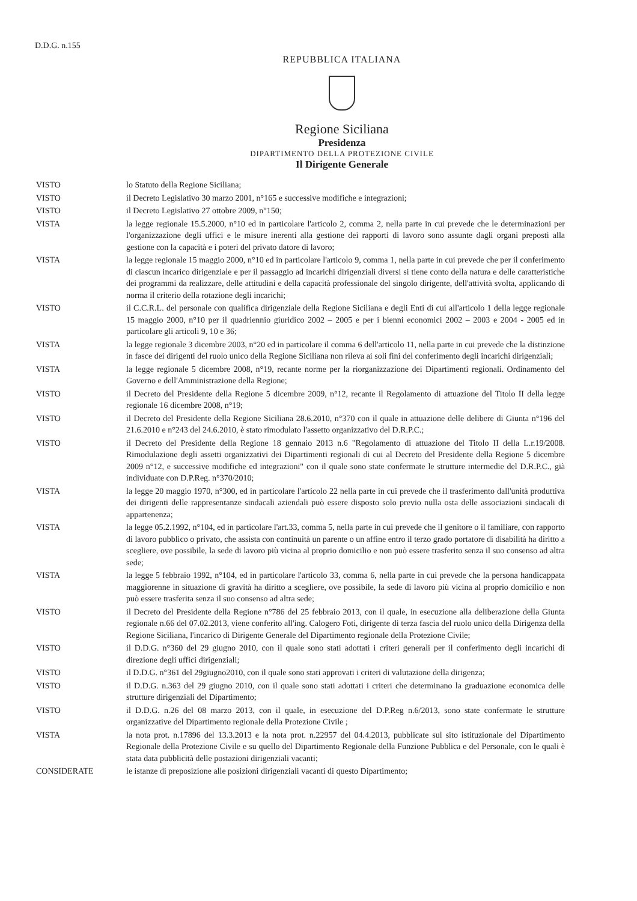D.D.G. n.155
REPUBBLICA ITALIANA
Regione Siciliana
Presidenza
DIPARTIMENTO DELLA PROTEZIONE CIVILE
Il Dirigente Generale
VISTO lo Statuto della Regione Siciliana;
VISTO il Decreto Legislativo 30 marzo 2001, n°165 e successive modifiche e integrazioni;
VISTO il Decreto Legislativo 27 ottobre 2009, n°150;
VISTA la legge regionale 15.5.2000, n°10 ed in particolare l'articolo 2, comma 2, nella parte in cui prevede che le determinazioni per l'organizzazione degli uffici e le misure inerenti alla gestione dei rapporti di lavoro sono assunte dagli organi preposti alla gestione con la capacità e i poteri del privato datore di lavoro;
VISTA la legge regionale 15 maggio 2000, n°10 ed in particolare l'articolo 9, comma 1, nella parte in cui prevede che per il conferimento di ciascun incarico dirigenziale e per il passaggio ad incarichi dirigenziali diversi si tiene conto della natura e delle caratteristiche dei programmi da realizzare, delle attitudini e della capacità professionale del singolo dirigente, dell'attività svolta, applicando di norma il criterio della rotazione degli incarichi;
VISTO il C.C.R.L. del personale con qualifica dirigenziale della Regione Siciliana e degli Enti di cui all'articolo 1 della legge regionale 15 maggio 2000, n°10 per il quadriennio giuridico 2002 – 2005 e per i bienni economici 2002 – 2003 e 2004 - 2005 ed in particolare gli articoli 9, 10 e 36;
VISTA la legge regionale 3 dicembre 2003, n°20 ed in particolare il comma 6 dell'articolo 11, nella parte in cui prevede che la distinzione in fasce dei dirigenti del ruolo unico della Regione Siciliana non rileva ai soli fini del conferimento degli incarichi dirigenziali;
VISTA la legge regionale 5 dicembre 2008, n°19, recante norme per la riorganizzazione dei Dipartimenti regionali. Ordinamento del Governo e dell'Amministrazione della Regione;
VISTO il Decreto del Presidente della Regione 5 dicembre 2009, n°12, recante il Regolamento di attuazione del Titolo II della legge regionale 16 dicembre 2008, n°19;
VISTO il Decreto del Presidente della Regione Siciliana 28.6.2010, n°370 con il quale in attuazione delle delibere di Giunta n°196 del 21.6.2010 e n°243 del 24.6.2010, è stato rimodulato l'assetto organizzativo del D.R.P.C.;
VISTO il Decreto del Presidente della Regione 18 gennaio 2013 n.6 "Regolamento di attuazione del Titolo II della L.r.19/2008. Rimodulazione degli assetti organizzativi dei Dipartimenti regionali di cui al Decreto del Presidente della Regione 5 dicembre 2009 n°12, e successive modifiche ed integrazioni" con il quale sono state confermate le strutture intermedie del D.R.P.C., già individuate con D.P.Reg. n°370/2010;
VISTA la legge 20 maggio 1970, n°300, ed in particolare l'articolo 22 nella parte in cui prevede che il trasferimento dall'unità produttiva dei dirigenti delle rappresentanze sindacali aziendali può essere disposto solo previo nulla osta delle associazioni sindacali di appartenenza;
VISTA la legge 05.2.1992, n°104, ed in particolare l'art.33, comma 5, nella parte in cui prevede che il genitore o il familiare, con rapporto di lavoro pubblico o privato, che assista con continuità un parente o un affine entro il terzo grado portatore di disabilità ha diritto a scegliere, ove possibile, la sede di lavoro più vicina al proprio domicilio e non può essere trasferito senza il suo consenso ad altra sede;
VISTA la legge 5 febbraio 1992, n°104, ed in particolare l'articolo 33, comma 6, nella parte in cui prevede che la persona handicappata maggiorenne in situazione di gravità ha diritto a scegliere, ove possibile, la sede di lavoro più vicina al proprio domicilio e non può essere trasferita senza il suo consenso ad altra sede;
VISTO il Decreto del Presidente della Regione n°786 del 25 febbraio 2013, con il quale, in esecuzione alla deliberazione della Giunta regionale n.66 del 07.02.2013, viene conferito all'ing. Calogero Foti, dirigente di terza fascia del ruolo unico della Dirigenza della Regione Siciliana, l'incarico di Dirigente Generale del Dipartimento regionale della Protezione Civile;
VISTO il D.D.G. n°360 del 29 giugno 2010, con il quale sono stati adottati i criteri generali per il conferimento degli incarichi di direzione degli uffici dirigenziali;
VISTO il D.D.G. n°361 del 29giugno2010, con il quale sono stati approvati i criteri di valutazione della dirigenza;
VISTO il D.D.G. n.363 del 29 giugno 2010, con il quale sono stati adottati i criteri che determinano la graduazione economica delle strutture dirigenziali del Dipartimento;
VISTO il D.D.G. n.26 del 08 marzo 2013, con il quale, in esecuzione del D.P.Reg n.6/2013, sono state confermate le strutture organizzative del Dipartimento regionale della Protezione Civile ;
VISTA la nota prot. n.17896 del 13.3.2013 e la nota prot. n.22957 del 04.4.2013, pubblicate sul sito istituzionale del Dipartimento Regionale della Protezione Civile e su quello del Dipartimento Regionale della Funzione Pubblica e del Personale, con le quali è stata data pubblicità delle postazioni dirigenziali vacanti;
CONSIDERATE le istanze di preposizione alle posizioni dirigenziali vacanti di questo Dipartimento;